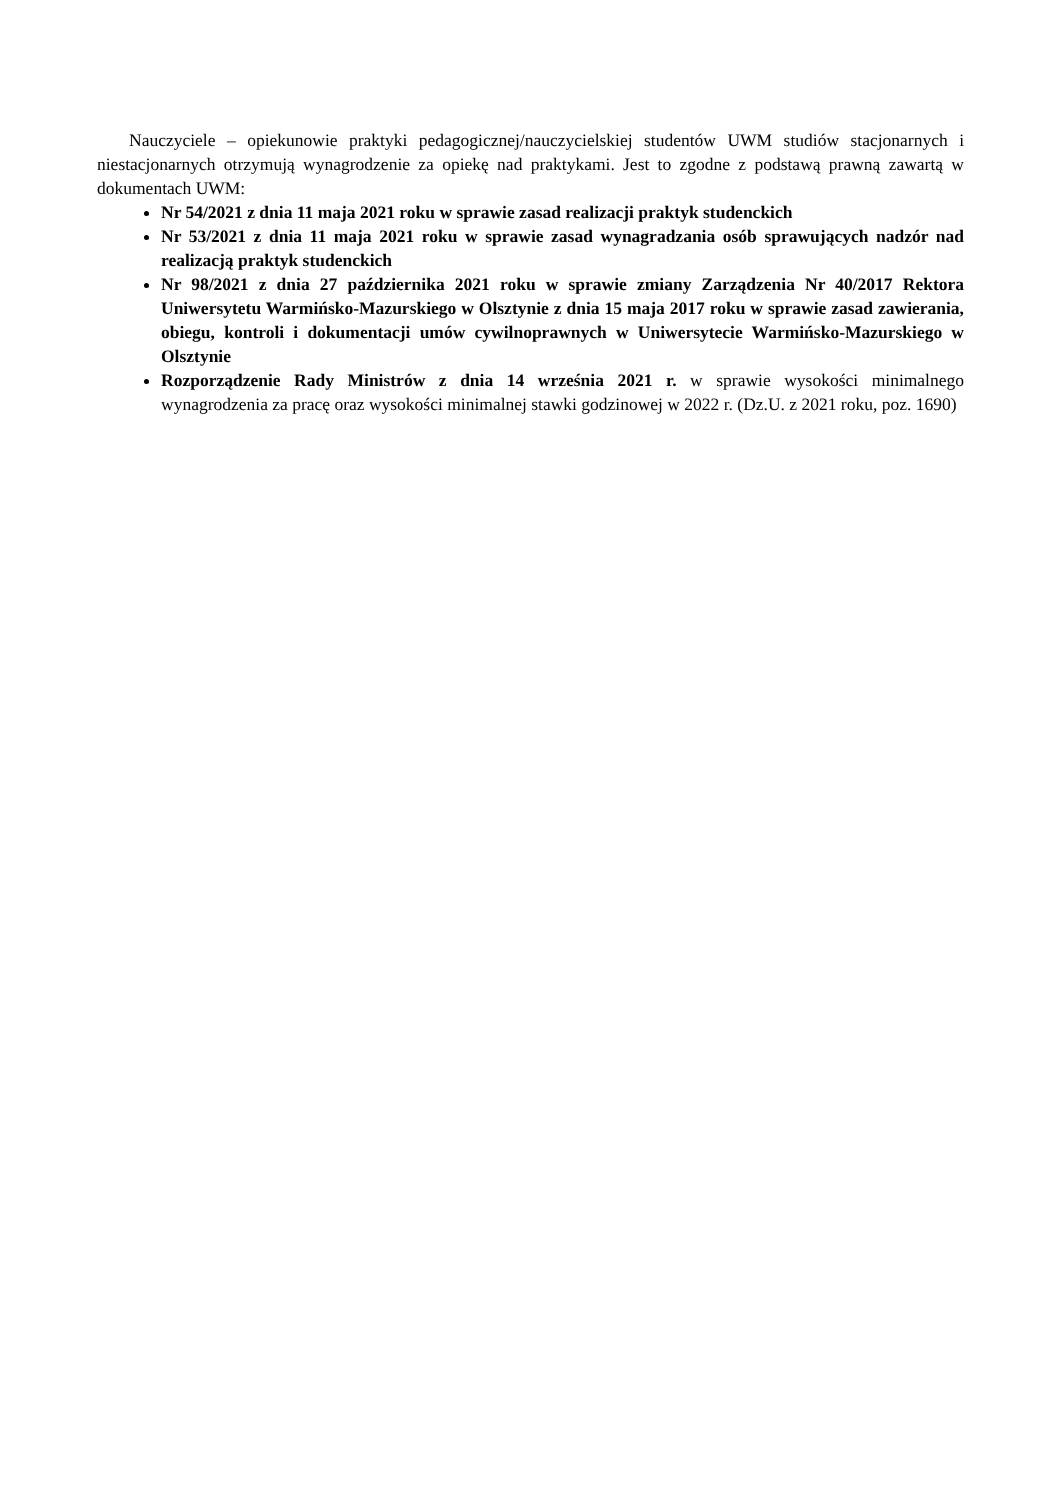Nauczyciele – opiekunowie praktyki pedagogicznej/nauczycielskiej studentów UWM studiów stacjonarnych i niestacjonarnych otrzymują wynagrodzenie za opiekę nad praktykami. Jest to zgodne z podstawą prawną zawartą w dokumentach UWM:
Nr 54/2021 z dnia 11 maja 2021 roku w sprawie zasad realizacji praktyk studenckich
Nr 53/2021 z dnia 11 maja 2021 roku w sprawie zasad wynagradzania osób sprawujących nadzór nad realizacją praktyk studenckich
Nr 98/2021 z dnia 27 października 2021 roku w sprawie zmiany Zarządzenia Nr 40/2017 Rektora Uniwersytetu Warmińsko-Mazurskiego w Olsztynie z dnia 15 maja 2017 roku w sprawie zasad zawierania, obiegu, kontroli i dokumentacji umów cywilnoprawnych w Uniwersytecie Warmińsko-Mazurskiego w Olsztynie
Rozporządzenie Rady Ministrów z dnia 14 września 2021 r. w sprawie wysokości minimalnego wynagrodzenia za pracę oraz wysokości minimalnej stawki godzinowej w 2022 r. (Dz.U. z 2021 roku, poz. 1690)